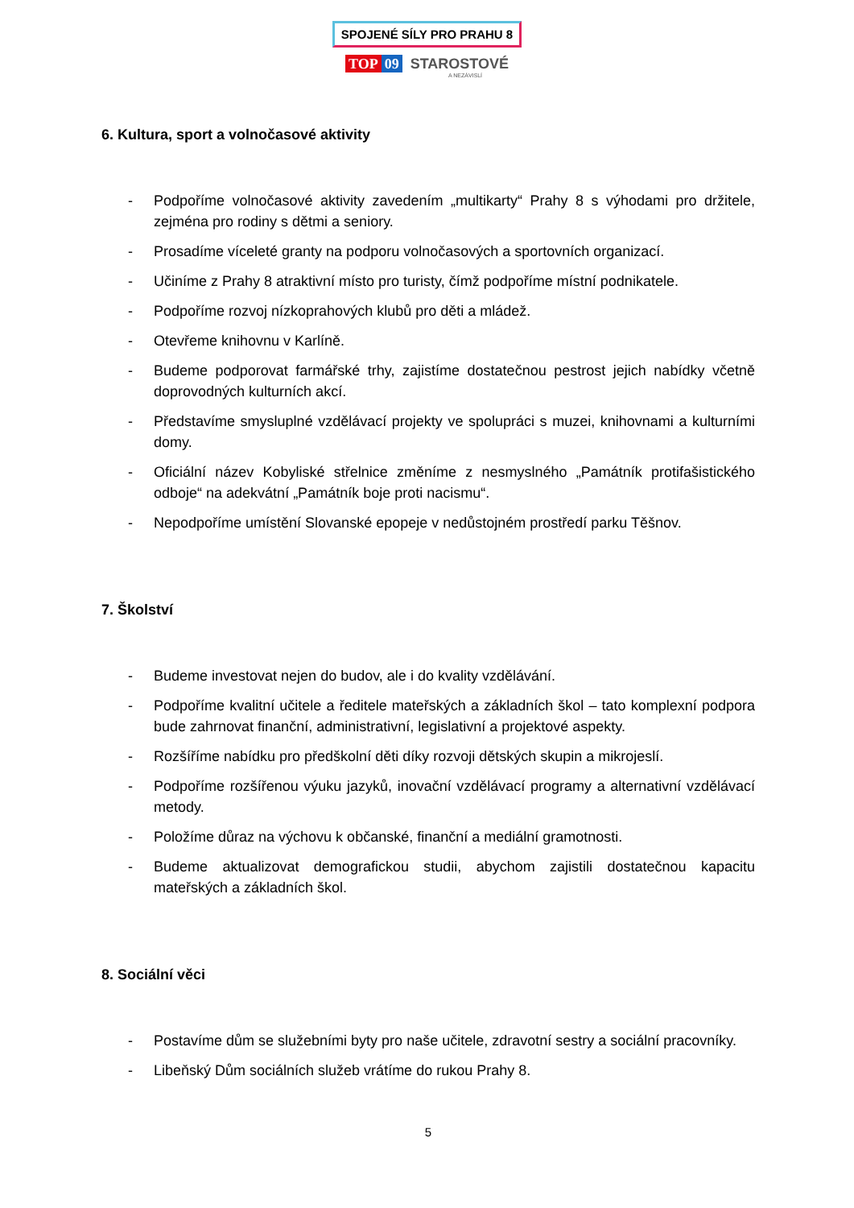SPOJENÉ SÍLY PRO PRAHU 8
TOP 09 STAROSTOVÉ
A NEZÁVISLÍ
6. Kultura, sport a volnočasové aktivity
- Podpoříme volnočasové aktivity zavedením „multikarty“ Prahy 8 s výhodami pro držitele, zejména pro rodiny s dětmi a seniory.
- Prosadíme víceleté granty na podporu volnočasových a sportovních organizací.
- Učiníme z Prahy 8 atraktivní místo pro turisty, čímž podpoříme místní podnikatele.
- Podpoříme rozvoj nízkoprahových klubů pro děti a mládež.
- Otevřeme knihovnu v Karlíně.
- Budeme podporovat farmářské trhy, zajistíme dostatečnou pestrost jejich nabídky včetně doprovodných kulturních akcí.
- Představíme smysluplné vzdělávací projekty ve spolupráci s muzei, knihovnami a kulturními domy.
- Oficiální název Kobyliské střelnice změníme z nesmyslného „Památník protifašistického odboje“ na adekvátní „Památník boje proti nacismu“.
- Nepodpoříme umístění Slovanské epopeje v nedůstojném prostředí parku Těšnov.
7. Školství
- Budeme investovat nejen do budov, ale i do kvality vzdělávání.
- Podpoříme kvalitní učitele a ředitele mateřských a základních škol – tato komplexní podpora bude zahrnovat finanční, administrativní, legislativní a projektové aspekty.
- Rozšíříme nabídku pro předškolní děti díky rozvoji dětských skupin a mikrojeslí.
- Podpoříme rozšířenou výuku jazyků, inovační vzdělávací programy a alternativní vzdělávací metody.
- Položíme důraz na výchovu k občanské, finanční a mediální gramotnosti.
- Budeme aktualizovat demografickou studii, abychom zajistili dostatečnou kapacitu mateřských a základních škol.
8. Sociální věci
- Postavíme dům se služebními byty pro naše učitele, zdravotní sestry a sociální pracovníky.
- Libeňský Dům sociálních služeb vrátíme do rukou Prahy 8.
5